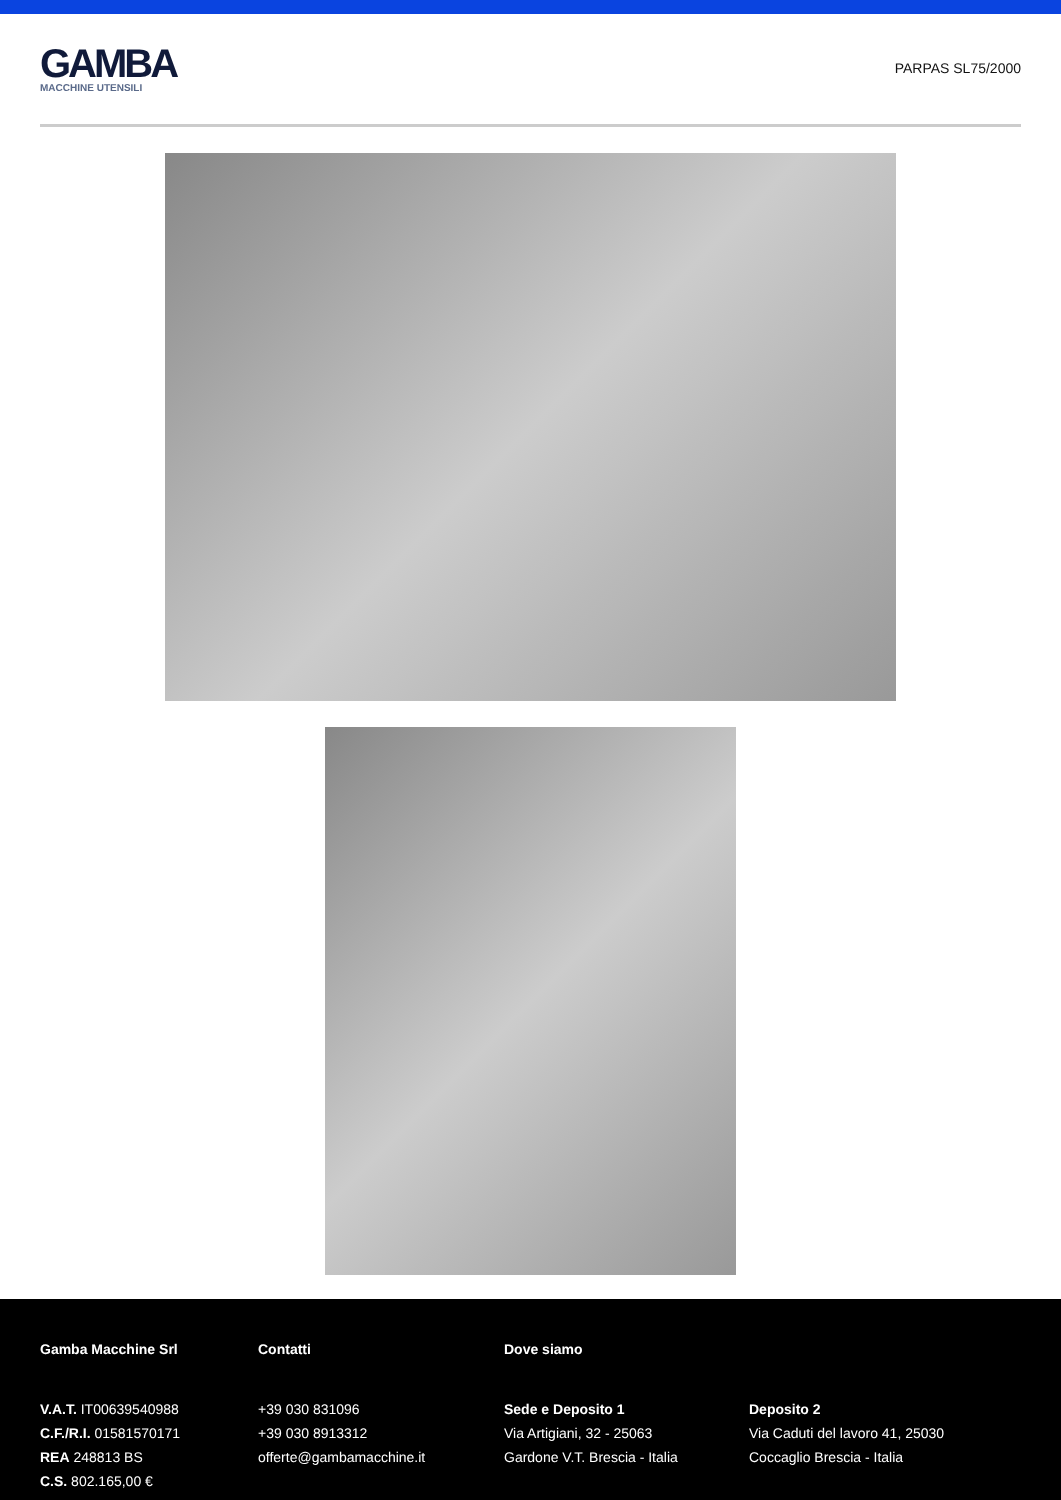GAMBA
MACCHINE UTENSILI
PARPAS SL75/2000
Gamba Macchine Srl
V.A.T. IT00639540988
C.F./R.I. 01581570171
REA 248813 BS
C.S. 802.165,00 €
Contatti
+39 030 831096
+39 030 8913312
offerte@gambamacchine.it
Dove siamo
Sede e Deposito 1
Via Artigiani, 32 - 25063
Gardone V.T. Brescia - Italia
Deposito 2
Via Caduti del lavoro 41, 25030
Coccaglio Brescia - Italia